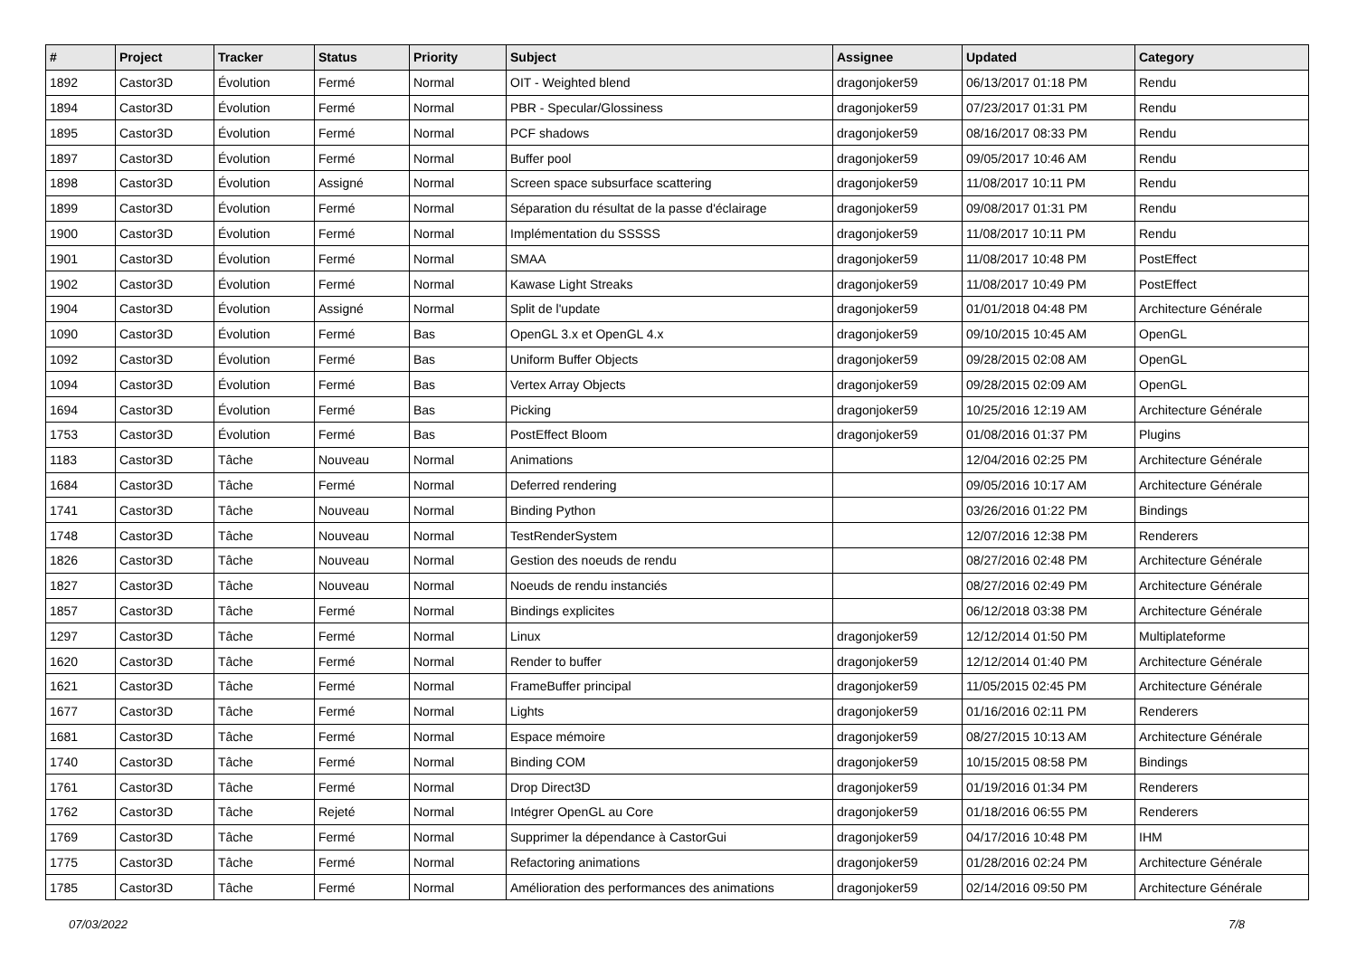| # | Project | Tracker | Status | Priority | Subject | Assignee | Updated | Category |
| --- | --- | --- | --- | --- | --- | --- | --- | --- |
| 1892 | Castor3D | Évolution | Fermé | Normal | OIT - Weighted blend | dragonjoker59 | 06/13/2017 01:18 PM | Rendu |
| 1894 | Castor3D | Évolution | Fermé | Normal | PBR - Specular/Glossiness | dragonjoker59 | 07/23/2017 01:31 PM | Rendu |
| 1895 | Castor3D | Évolution | Fermé | Normal | PCF shadows | dragonjoker59 | 08/16/2017 08:33 PM | Rendu |
| 1897 | Castor3D | Évolution | Fermé | Normal | Buffer pool | dragonjoker59 | 09/05/2017 10:46 AM | Rendu |
| 1898 | Castor3D | Évolution | Assigné | Normal | Screen space subsurface scattering | dragonjoker59 | 11/08/2017 10:11 PM | Rendu |
| 1899 | Castor3D | Évolution | Fermé | Normal | Séparation du résultat de la passe d'éclairage | dragonjoker59 | 09/08/2017 01:31 PM | Rendu |
| 1900 | Castor3D | Évolution | Fermé | Normal | Implémentation du SSSSS | dragonjoker59 | 11/08/2017 10:11 PM | Rendu |
| 1901 | Castor3D | Évolution | Fermé | Normal | SMAA | dragonjoker59 | 11/08/2017 10:48 PM | PostEffect |
| 1902 | Castor3D | Évolution | Fermé | Normal | Kawase Light Streaks | dragonjoker59 | 11/08/2017 10:49 PM | PostEffect |
| 1904 | Castor3D | Évolution | Assigné | Normal | Split de l'update | dragonjoker59 | 01/01/2018 04:48 PM | Architecture Générale |
| 1090 | Castor3D | Évolution | Fermé | Bas | OpenGL 3.x et OpenGL 4.x | dragonjoker59 | 09/10/2015 10:45 AM | OpenGL |
| 1092 | Castor3D | Évolution | Fermé | Bas | Uniform Buffer Objects | dragonjoker59 | 09/28/2015 02:08 AM | OpenGL |
| 1094 | Castor3D | Évolution | Fermé | Bas | Vertex Array Objects | dragonjoker59 | 09/28/2015 02:09 AM | OpenGL |
| 1694 | Castor3D | Évolution | Fermé | Bas | Picking | dragonjoker59 | 10/25/2016 12:19 AM | Architecture Générale |
| 1753 | Castor3D | Évolution | Fermé | Bas | PostEffect Bloom | dragonjoker59 | 01/08/2016 01:37 PM | Plugins |
| 1183 | Castor3D | Tâche | Nouveau | Normal | Animations | | 12/04/2016 02:25 PM | Architecture Générale |
| 1684 | Castor3D | Tâche | Fermé | Normal | Deferred rendering | | 09/05/2016 10:17 AM | Architecture Générale |
| 1741 | Castor3D | Tâche | Nouveau | Normal | Binding Python | | 03/26/2016 01:22 PM | Bindings |
| 1748 | Castor3D | Tâche | Nouveau | Normal | TestRenderSystem | | 12/07/2016 12:38 PM | Renderers |
| 1826 | Castor3D | Tâche | Nouveau | Normal | Gestion des noeuds de rendu | | 08/27/2016 02:48 PM | Architecture Générale |
| 1827 | Castor3D | Tâche | Nouveau | Normal | Noeuds de rendu instanciés | | 08/27/2016 02:49 PM | Architecture Générale |
| 1857 | Castor3D | Tâche | Fermé | Normal | Bindings explicites | | 06/12/2018 03:38 PM | Architecture Générale |
| 1297 | Castor3D | Tâche | Fermé | Normal | Linux | dragonjoker59 | 12/12/2014 01:50 PM | Multiplateforme |
| 1620 | Castor3D | Tâche | Fermé | Normal | Render to buffer | dragonjoker59 | 12/12/2014 01:40 PM | Architecture Générale |
| 1621 | Castor3D | Tâche | Fermé | Normal | FrameBuffer principal | dragonjoker59 | 11/05/2015 02:45 PM | Architecture Générale |
| 1677 | Castor3D | Tâche | Fermé | Normal | Lights | dragonjoker59 | 01/16/2016 02:11 PM | Renderers |
| 1681 | Castor3D | Tâche | Fermé | Normal | Espace mémoire | dragonjoker59 | 08/27/2015 10:13 AM | Architecture Générale |
| 1740 | Castor3D | Tâche | Fermé | Normal | Binding COM | dragonjoker59 | 10/15/2015 08:58 PM | Bindings |
| 1761 | Castor3D | Tâche | Fermé | Normal | Drop Direct3D | dragonjoker59 | 01/19/2016 01:34 PM | Renderers |
| 1762 | Castor3D | Tâche | Rejeté | Normal | Intégrer OpenGL au Core | dragonjoker59 | 01/18/2016 06:55 PM | Renderers |
| 1769 | Castor3D | Tâche | Fermé | Normal | Supprimer la dépendance à CastorGui | dragonjoker59 | 04/17/2016 10:48 PM | IHM |
| 1775 | Castor3D | Tâche | Fermé | Normal | Refactoring animations | dragonjoker59 | 01/28/2016 02:24 PM | Architecture Générale |
| 1785 | Castor3D | Tâche | Fermé | Normal | Amélioration des performances des animations | dragonjoker59 | 02/14/2016 09:50 PM | Architecture Générale |
07/03/2022 7/8